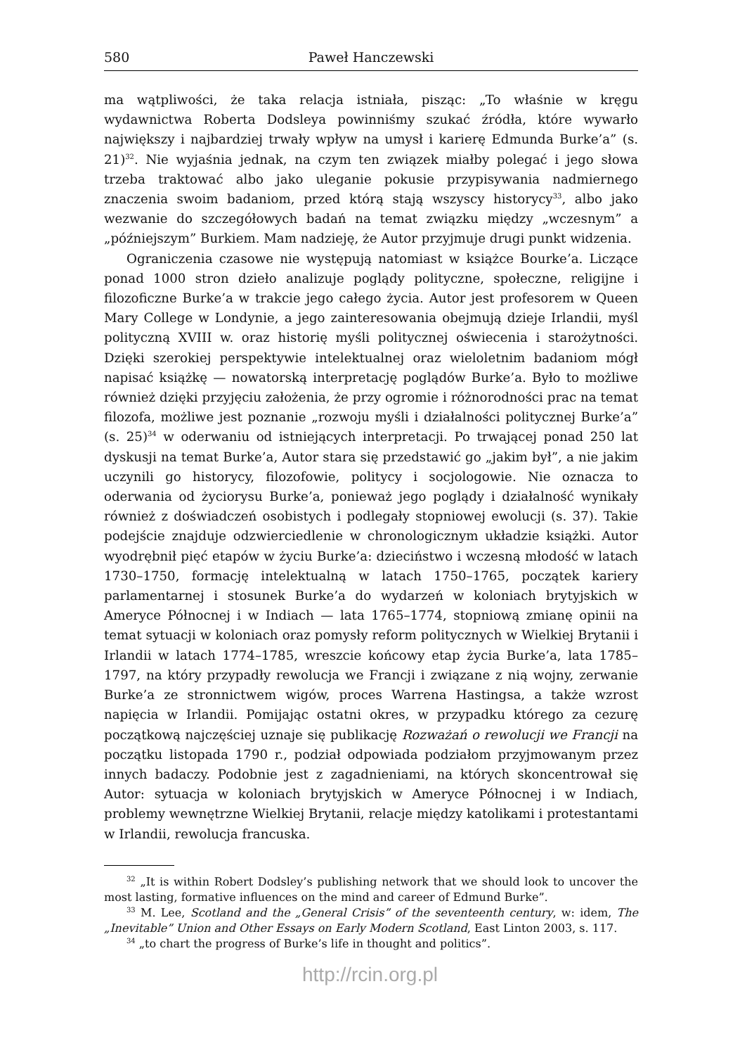580 Paweł Hanczewski
ma wątpliwości, że taka relacja istniała, pisząc: „To właśnie w kręgu wydawnictwa Roberta Dodsleya powinniśmy szukać źródła, które wywarło największy i najbardziej trwały wpływ na umysł i karierę Edmunda Burke’a” (s. 21)<sup>32</sup>. Nie wyjaśnia jednak, na czym ten związek miałby polegać i jego słowa trzeba traktować albo jako uleganie pokusie przypisywania nadmiernego znaczenia swoim badaniom, przed którą stają wszyscy historycy<sup>33</sup>, albo jako wezwanie do szczegółowych badań na temat związku między „wczesnym” a „późniejszym” Burkiem. Mam nadzieję, że Autor przyjmuje drugi punkt widzenia.
Ograniczenia czasowe nie występują natomiast w książce Bourke’a. Liczące ponad 1000 stron dzieło analizuje poglądy polityczne, społeczne, religijne i filozoficzne Burke’a w trakcie jego całego życia. Autor jest profesorem w Queen Mary College w Londynie, a jego zainteresowania obejmują dzieje Irlandii, myśl polityczną XVIII w. oraz historię myśli politycznej oświecenia i starożytności. Dzięki szerokiej perspektywie intelektualnej oraz wieloletnim badaniom mógł napisać książkę — nowatorską interpretację poglądów Burke’a. Było to możliwe również dzięki przyjęciu założenia, że przy ogromie i różnorodności prac na temat filozofa, możliwe jest poznanie „rozwoju myśli i działalności politycznej Burke’a” (s. 25)<sup>34</sup> w oderwaniu od istniejących interpretacji. Po trwającej ponad 250 lat dyskusji na temat Burke’a, Autor stara się przedstawić go „jakim był”, a nie jakim uczynili go historycy, filozofowie, politycy i socjologowie. Nie oznacza to oderwania od życiorysu Burke’a, ponieważ jego poglądy i działalność wynikały również z doświadczeń osobistych i podlegały stopniowej ewolucji (s. 37). Takie podejście znajduje odzwierciedlenie w chronologicznym układzie książki. Autor wyodrębnił pięć etapów w życiu Burke’a: dzieciństwo i wczesną młodość w latach 1730–1750, formację intelektualną w latach 1750–1765, początek kariery parlamentarnej i stosunek Burke’a do wydarzeń w koloniach brytyjskich w Ameryce Północnej i w Indiach — lata 1765–1774, stopniową zmianę opinii na temat sytuacji w koloniach oraz pomysły reform politycznych w Wielkiej Brytanii i Irlandii w latach 1774–1785, wreszcie końcowy etap życia Burke’a, lata 1785–1797, na który przypadły rewolucja we Francji i związane z nią wojny, zerwanie Burke’a ze stronnictwem wigów, proces Warrena Hastingsa, a także wzrost napięcia w Irlandii. Pomijając ostatni okres, w przypadku którego za cezurę początkową najczęściej uznaje się publikację Rozważań o rewolucji we Francji na początku listopada 1790 r., podział odpowiada podziałom przyjmowanym przez innych badaczy. Podobnie jest z zagadnieniami, na których skoncentrował się Autor: sytuacja w koloniach brytyjskich w Ameryce Północnej i w Indiach, problemy wewnętrzne Wielkiej Brytanii, relacje między katolikami i protestantami w Irlandii, rewolucja francuska.
<sup>32</sup> „It is within Robert Dodsley’s publishing network that we should look to uncover the most lasting, formative influences on the mind and career of Edmund Burke”.
<sup>33</sup> M. Lee, Scotland and the „General Crisis” of the seventeenth century, w: idem, The „Inevitable” Union and Other Essays on Early Modern Scotland, East Linton 2003, s. 117.
<sup>34</sup> „to chart the progress of Burke’s life in thought and politics”.
http://rcin.org.pl